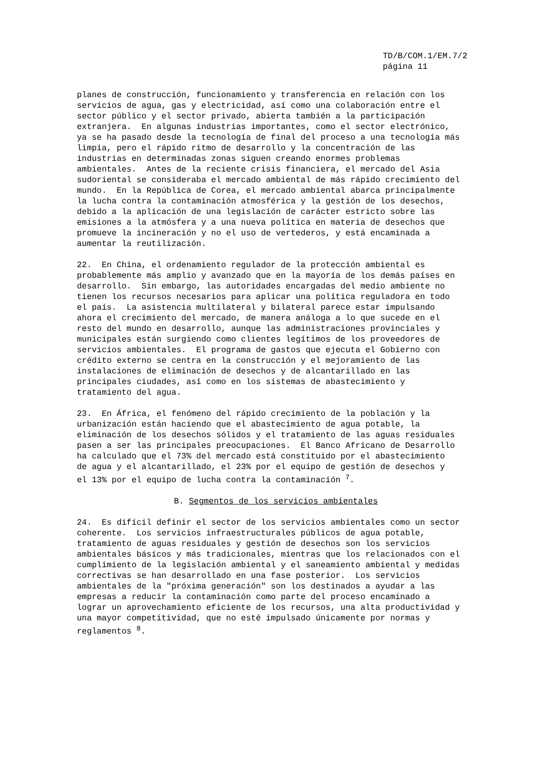TD/B/COM.1/EM.7/2
página 11
planes de construcción, funcionamiento y transferencia en relación con los servicios de agua, gas y electricidad, así como una colaboración entre el sector público y el sector privado, abierta también a la participación extranjera. En algunas industrias importantes, como el sector electrónico, ya se ha pasado desde la tecnología de final del proceso a una tecnología más limpia, pero el rápido ritmo de desarrollo y la concentración de las industrias en determinadas zonas siguen creando enormes problemas ambientales. Antes de la reciente crisis financiera, el mercado del Asia sudoriental se consideraba el mercado ambiental de más rápido crecimiento del mundo. En la República de Corea, el mercado ambiental abarca principalmente la lucha contra la contaminación atmosférica y la gestión de los desechos, debido a la aplicación de una legislación de carácter estricto sobre las emisiones a la atmósfera y a una nueva política en materia de desechos que promueve la incineración y no el uso de vertederos, y está encaminada a aumentar la reutilización.
22. En China, el ordenamiento regulador de la protección ambiental es probablemente más amplio y avanzado que en la mayoría de los demás países en desarrollo. Sin embargo, las autoridades encargadas del medio ambiente no tienen los recursos necesarios para aplicar una política reguladora en todo el país. La asistencia multilateral y bilateral parece estar impulsando ahora el crecimiento del mercado, de manera análoga a lo que sucede en el resto del mundo en desarrollo, aunque las administraciones provinciales y municipales están surgiendo como clientes legítimos de los proveedores de servicios ambientales. El programa de gastos que ejecuta el Gobierno con crédito externo se centra en la construcción y el mejoramiento de las instalaciones de eliminación de desechos y de alcantarillado en las principales ciudades, así como en los sistemas de abastecimiento y tratamiento del agua.
23. En África, el fenómeno del rápido crecimiento de la población y la urbanización están haciendo que el abastecimiento de agua potable, la eliminación de los desechos sólidos y el tratamiento de las aguas residuales pasen a ser las principales preocupaciones. El Banco Africano de Desarrollo ha calculado que el 73% del mercado está constituido por el abastecimiento de agua y el alcantarillado, el 23% por el equipo de gestión de desechos y el 13% por el equipo de lucha contra la contaminación <sup>7</sup>.
B. Segmentos de los servicios ambientales
24. Es difícil definir el sector de los servicios ambientales como un sector coherente. Los servicios infraestructurales públicos de agua potable, tratamiento de aguas residuales y gestión de desechos son los servicios ambientales básicos y más tradicionales, mientras que los relacionados con el cumplimiento de la legislación ambiental y el saneamiento ambiental y medidas correctivas se han desarrollado en una fase posterior. Los servicios ambientales de la "próxima generación" son los destinados a ayudar a las empresas a reducir la contaminación como parte del proceso encaminado a lograr un aprovechamiento eficiente de los recursos, una alta productividad y una mayor competitividad, que no esté impulsado únicamente por normas y reglamentos <sup>8</sup>.